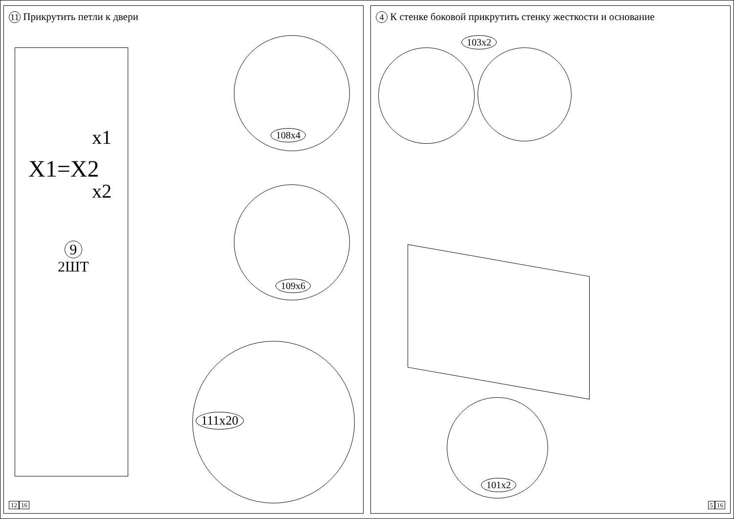11 Прикрутить петли к двери
x1
X1=X2
x2
9
2ШТ
108x4
109x6
111x20
12 16
4 К стенке боковой прикрутить стенку жесткости и основание
103x2
101x2
5 16